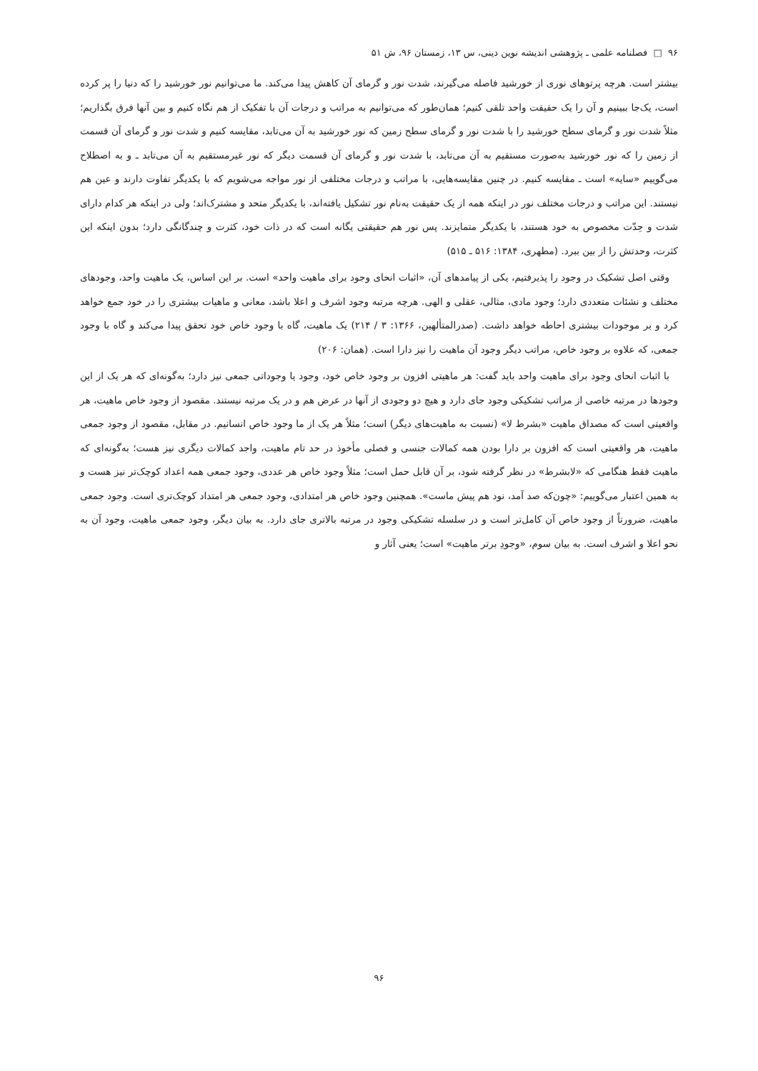۹۶ □ فصلنامه علمی ـ پژوهشی اندیشه نوین دینی، س ۱۳، زمستان ۹۶، ش ۵۱
بیشتر است. هرچه پرتوهای نوری از خورشید فاصله می‌گیرند، شدت نور و گرمای آن کاهش پیدا می‌کند. ما می‌توانیم نور خورشید را که دنیا را پر کرده است، یک‌جا ببینیم و آن را یک حقیقت واحد تلقی کنیم؛ همان‌طور که می‌توانیم به مراتب و درجات آن با تفکیک از هم نگاه کنیم و بین آنها فرق بگذاریم؛ مثلاً شدت نور و گرمای سطح خورشید را با شدت نور و گرمای سطح زمین که نور خورشید به آن می‌تابد، مقایسه کنیم و شدت نور و گرمای آن قسمت از زمین را که نور خورشید به‌صورت مستقیم به آن می‌تابد، با شدت نور و گرمای آن قسمت دیگر که نور غیرمستقیم به آن می‌تابد ـ و به اصطلاح می‌گوییم «سایه» است ـ مقایسه کنیم. در چنین مقایسه‌هایی، با مراتب و درجات مختلفی از نور مواجه می‌شویم که با یکدیگر تفاوت دارند و عین هم نیستند. این مراتب و درجات مختلف نور در اینکه همه از یک حقیقت به‌نام نور تشکیل یافته‌اند، با یکدیگر متحد و مشترک‌اند؛ ولی در اینکه هر کدام دارای شدت و حِدّت مخصوص به خود هستند، با یکدیگر متمایزند. پس نور هم حقیقتی یگانه است که در ذات خود، کثرت و چندگانگی دارد؛ بدون اینکه این کثرت، وحدتش را از بین ببرد. (مطهری، ۱۳۸۴: ۵۱۶ ـ ۵۱۵)
وقتی اصل تشکیک در وجود را پذیرفتیم، یکی از پیامدهای آن، «اثبات انحای وجود برای ماهیت واحد» است. بر این اساس، یک ماهیت واحد، وجودهای مختلف و نشئات متعددی دارد؛ وجود مادی، مثالی، عقلی و الهی. هرچه مرتبه وجود اشرف و اعلا باشد، معانی و ماهیات بیشتری را در خود جمع خواهد کرد و بر موجودات بیشتری احاطه خواهد داشت. (صدرالمتألهین، ۱۳۶۶: ۳ / ۲۱۴) یک ماهیت، گاه با وجود خاص خود تحقق پیدا می‌کند و گاه با وجود جمعی، که علاوه بر وجود خاص، مراتب دیگر وجود آن ماهیت را نیز دارا است. (همان: ۲۰۶)
با اثبات انحای وجود برای ماهیت واحد باید گفت: هر ماهیتی افزون بر وجود خاص خود، وجود یا وجوداتی جمعی نیز دارد؛ به‌گونه‌ای که هر یک از این وجودها در مرتبه خاصی از مراتب تشکیکی وجود جای دارد و هیچ دو وجودی از آنها در عرض هم و در یک مرتبه نیستند. مقصود از وجود خاص ماهیت، هر واقعیتی است که مصداق ماهیت «بشرط لا» (نسبت به ماهیت‌های دیگر) است؛ مثلاً هر یک از ما وجود خاص انسانیم. در مقابل، مقصود از وجود جمعی ماهیت، هر واقعیتی است که افزون بر دارا بودن همه کمالات جنسی و فصلی مأخوذ در حد تام ماهیت، واجد کمالات دیگری نیز هست؛ به‌گونه‌ای که ماهیت فقط هنگامی که «لابشرط» در نظر گرفته شود، بر آن قابل حمل است؛ مثلاً وجود خاص هر عددی، وجود جمعی همه اعداد کوچک‌تر نیز هست و به همین اعتبار می‌گوییم: «چون‌که صد آمد، نود هم پیش ماست». همچنین وجود خاص هر امتدادی، وجود جمعی هر امتداد کوچک‌تری است. وجود جمعی ماهیت، ضرورتاً از وجود خاص آن کامل‌تر است و در سلسله تشکیکی وجود در مرتبه بالاتری جای دارد. به بیان دیگر، وجود جمعی ماهیت، وجود آن به نحو اعلا و اشرف است. به بیان سوم، «وجودِ برتر ماهیت» است؛ یعنی آثار و
۹۶